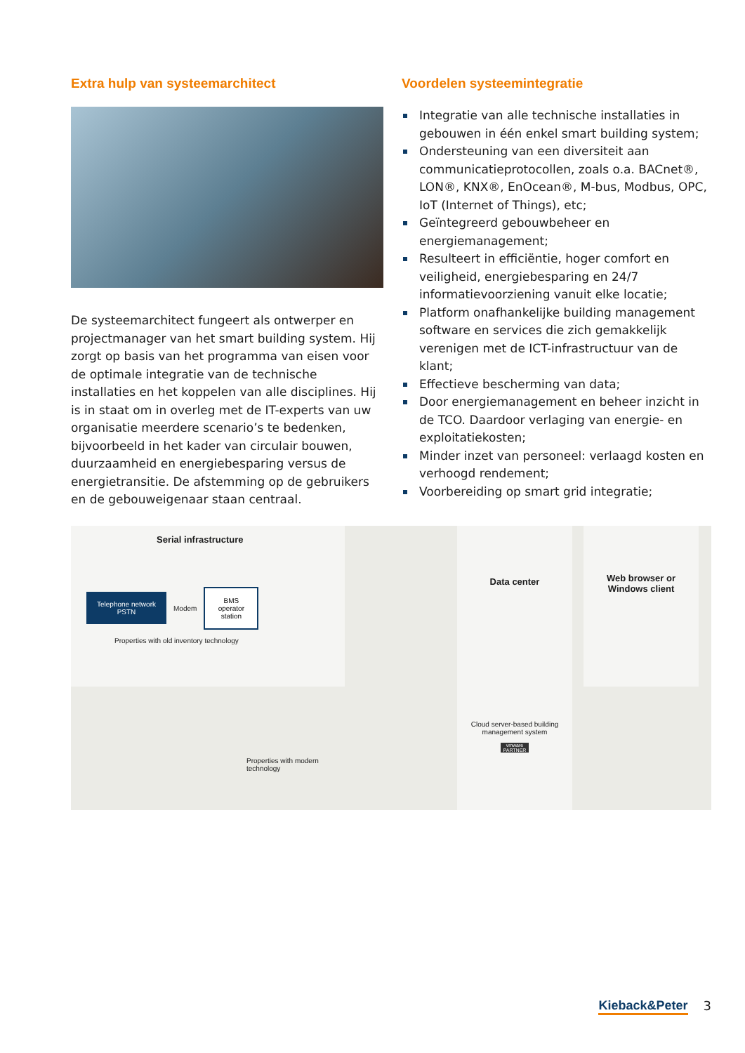Extra hulp van systeemarchitect
De systeemarchitect fungeert als ontwerper en projectmanager van het smart building system. Hij zorgt op basis van het programma van eisen voor de optimale integratie van de technische installaties en het koppelen van alle disciplines. Hij is in staat om in overleg met de IT-experts van uw organisatie meerdere scenario’s te bedenken, bijvoorbeeld in het kader van circulair bouwen, duurzaamheid en energiebesparing versus de energietransitie. De afstemming op de gebruikers en de gebouweigenaar staan centraal.
Voordelen systeemintegratie
Integratie van alle technische installaties in gebouwen in één enkel smart building system;
Ondersteuning van een diversiteit aan communicatieprotocollen, zoals o.a. BACnet®, LON®, KNX®, EnOcean®, M-bus, Modbus, OPC, IoT (Internet of Things), etc;
Geïntegreerd gebouwbeheer en energiemanagement;
Resulteert in efficiëntie, hoger comfort en veiligheid, energiebesparing en 24/7 informatievoorziening vanuit elke locatie;
Platform onafhankelijke building management software en services die zich gemakkelijk verenigen met de ICT-infrastructuur van de klant;
Effectieve bescherming van data;
Door energiemanagement en beheer inzicht in de TCO. Daardoor verlaging van energie- en exploitatiekosten;
Minder inzet van personeel: verlaagd kosten en verhoogd rendement;
Voorbereiding op smart grid integratie;
Serial infrastructure
Telephone network PSTN
Modem
BMS operator station
Properties with old inventory technology
Properties with modern technology
Data center
Cloud server-based building management system
vmware PARTNER
Web browser or Windows client
Kieback&Peter 3